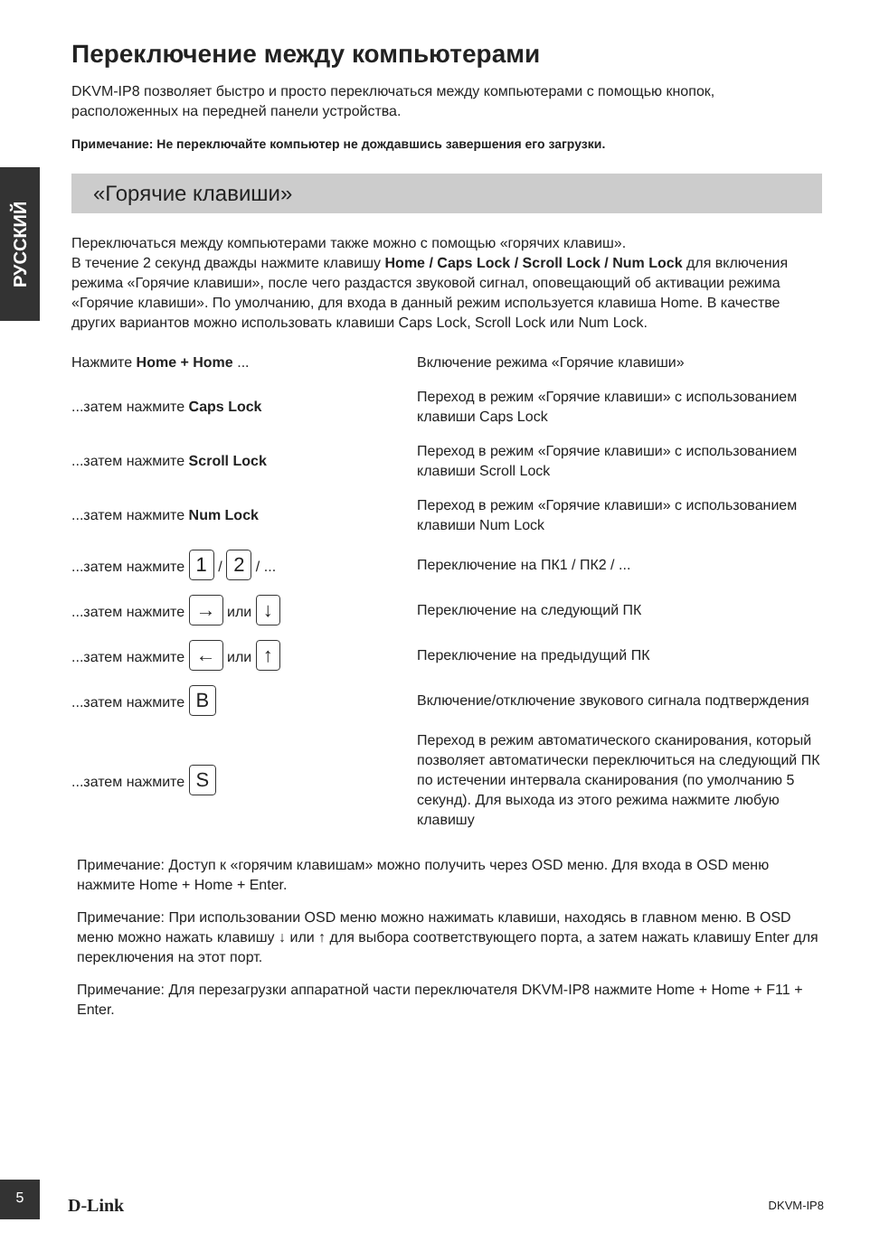РУССКИЙ
Переключение между компьютерами
DKVM-IP8 позволяет быстро и просто переключаться между компьютерами с помощью кнопок, расположенных на передней панели устройства.
Примечание: Не переключайте компьютер не дождавшись завершения его загрузки.
«Горячие клавиши»
Переключаться между компьютерами также можно с помощью «горячих клавиш».
В течение 2 секунд дважды нажмите клавишу Home / Caps Lock / Scroll Lock / Num Lock для включения режима «Горячие клавиши», после чего раздастся звуковой сигнал, оповещающий об активации режима «Горячие клавиши». По умолчанию, для входа в данный режим используется клавиша Home. В качестве других вариантов можно использовать клавиши Caps Lock, Scroll Lock или Num Lock.
| Нажмите Home + Home ... | Включение режима «Горячие клавиши» |
| ...затем нажмите Caps Lock | Переход в режим «Горячие клавиши» с использованием клавиши Caps Lock |
| ...затем нажмите Scroll Lock | Переход в режим «Горячие клавиши» с использованием клавиши Scroll Lock |
| ...затем нажмите Num Lock | Переход в режим «Горячие клавиши» с использованием клавиши Num Lock |
| ...затем нажмите 1 / 2 / ... | Переключение на ПК1 / ПК2 / ... |
| ...затем нажмите → или ↓ | Переключение на следующий ПК |
| ...затем нажмите ← или ↑ | Переключение на предыдущий ПК |
| ...затем нажмите B | Включение/отключение звукового сигнала подтверждения |
| ...затем нажмите S | Переход в режим автоматического сканирования, который позволяет автоматически переключиться на следующий ПК по истечении интервала сканирования (по умолчанию 5 секунд). Для выхода из этого режима нажмите любую клавишу |
Примечание: Доступ к «горячим клавишам» можно получить через OSD меню. Для входа в OSD меню нажмите Home + Home + Enter.
Примечание: При использовании OSD меню можно нажимать клавиши, находясь в главном меню. В OSD меню можно нажать клавишу ↓ или ↑ для выбора соответствующего порта, а затем нажать клавишу Enter для переключения на этот порт.
Примечание: Для перезагрузки аппаратной части переключателя DKVM-IP8 нажмите Home + Home + F11 + Enter.
5
D-Link DKVM-IP8